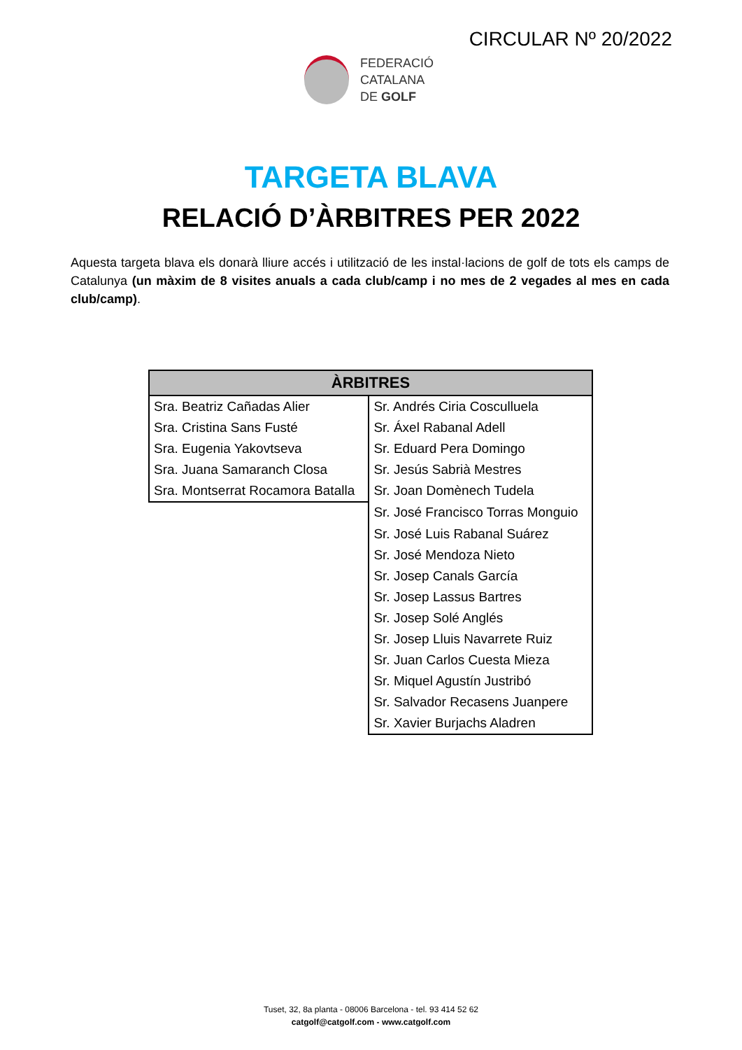CIRCULAR Nº 20/2022
FEDERACIÓ
CATALANA
DE GOLF
TARGETA BLAVA
RELACIÓ D’ÀRBITRES PER 2022
Aquesta targeta blava els donarà lliure accés i utilització de les instal·lacions de golf de tots els camps de Catalunya (un màxim de 8 visites anuals a cada club/camp i no mes de 2 vegades al mes en cada club/camp).
| ÀRBITRES | |
| --- | --- |
| Sra. Beatriz Cañadas Alier | Sr. Andrés Ciria Cosculluela |
| Sra. Cristina Sans Fusté | Sr. Áxel Rabanal Adell |
| Sra. Eugenia Yakovtseva | Sr. Eduard Pera Domingo |
| Sra. Juana Samaranch Closa | Sr. Jesús Sabrià Mestres |
| Sra. Montserrat Rocamora Batalla | Sr. Joan Domènech Tudela |
| | Sr. José Francisco Torras Monguio |
| | Sr. José Luis Rabanal Suárez |
| | Sr. José Mendoza Nieto |
| | Sr. Josep Canals García |
| | Sr. Josep Lassus Bartres |
| | Sr. Josep Solé Anglés |
| | Sr. Josep Lluis Navarrete Ruiz |
| | Sr. Juan Carlos Cuesta Mieza |
| | Sr. Miquel Agustín Justribó |
| | Sr. Salvador Recasens Juanpere |
| | Sr. Xavier Burjachs Aladren |
Tuset, 32, 8a planta - 08006 Barcelona - tel. 93 414 52 62
catgolf@catgolf.com - www.catgolf.com